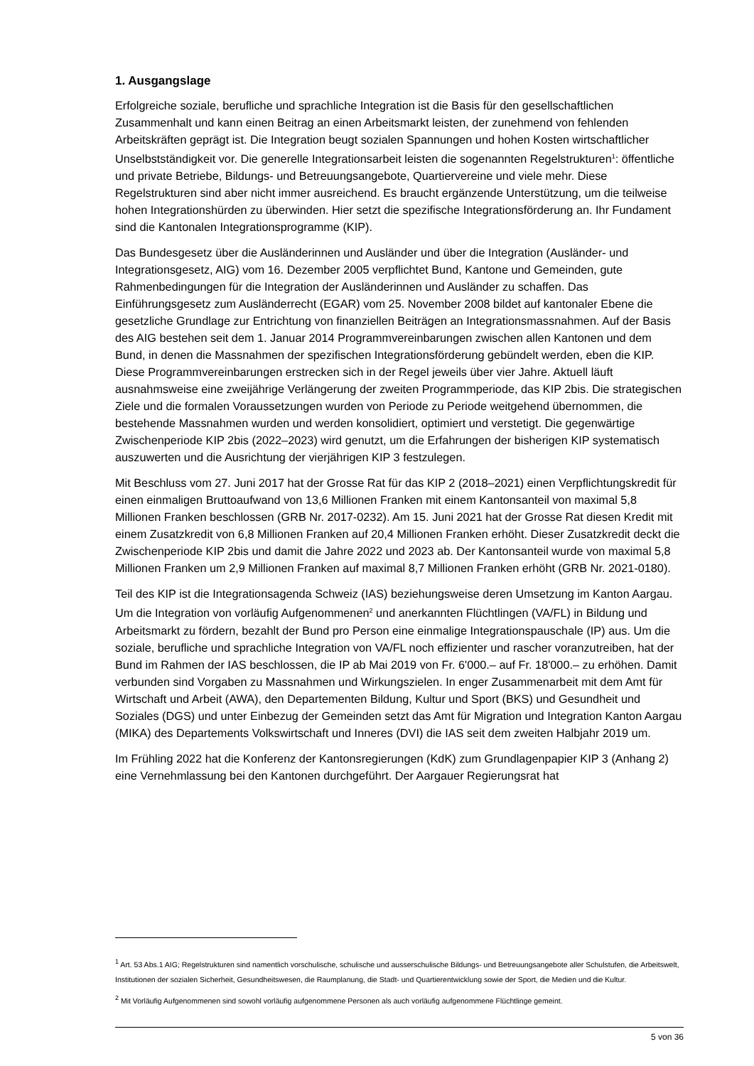1. Ausgangslage
Erfolgreiche soziale, berufliche und sprachliche Integration ist die Basis für den gesellschaftlichen Zusammenhalt und kann einen Beitrag an einen Arbeitsmarkt leisten, der zunehmend von fehlenden Arbeitskräften geprägt ist. Die Integration beugt sozialen Spannungen und hohen Kosten wirtschaftlicher Unselbstständigkeit vor. Die generelle Integrationsarbeit leisten die sogenannten Regelstrukturen<sup>1</sup>: öffentliche und private Betriebe, Bildungs- und Betreuungsangebote, Quartiervereine und viele mehr. Diese Regelstrukturen sind aber nicht immer ausreichend. Es braucht ergänzende Unterstützung, um die teilweise hohen Integrationshürden zu überwinden. Hier setzt die spezifische Integrationsförderung an. Ihr Fundament sind die Kantonalen Integrationsprogramme (KIP).
Das Bundesgesetz über die Ausländerinnen und Ausländer und über die Integration (Ausländer- und Integrationsgesetz, AIG) vom 16. Dezember 2005 verpflichtet Bund, Kantone und Gemeinden, gute Rahmenbedingungen für die Integration der Ausländerinnen und Ausländer zu schaffen. Das Einführungsgesetz zum Ausländerrecht (EGAR) vom 25. November 2008 bildet auf kantonaler Ebene die gesetzliche Grundlage zur Entrichtung von finanziellen Beiträgen an Integrationsmassnahmen. Auf der Basis des AIG bestehen seit dem 1. Januar 2014 Programmvereinbarungen zwischen allen Kantonen und dem Bund, in denen die Massnahmen der spezifischen Integrationsförderung gebündelt werden, eben die KIP. Diese Programmvereinbarungen erstrecken sich in der Regel jeweils über vier Jahre. Aktuell läuft ausnahmsweise eine zweijährige Verlängerung der zweiten Programmperiode, das KIP 2bis. Die strategischen Ziele und die formalen Voraussetzungen wurden von Periode zu Periode weitgehend übernommen, die bestehende Massnahmen wurden und werden konsolidiert, optimiert und verstetigt. Die gegenwärtige Zwischenperiode KIP 2bis (2022–2023) wird genutzt, um die Erfahrungen der bisherigen KIP systematisch auszuwerten und die Ausrichtung der vierjährigen KIP 3 festzulegen.
Mit Beschluss vom 27. Juni 2017 hat der Grosse Rat für das KIP 2 (2018–2021) einen Verpflichtungskredit für einen einmaligen Bruttoaufwand von 13,6 Millionen Franken mit einem Kantonsanteil von maximal 5,8 Millionen Franken beschlossen (GRB Nr. 2017-0232). Am 15. Juni 2021 hat der Grosse Rat diesen Kredit mit einem Zusatzkredit von 6,8 Millionen Franken auf 20,4 Millionen Franken erhöht. Dieser Zusatzkredit deckt die Zwischenperiode KIP 2bis und damit die Jahre 2022 und 2023 ab. Der Kantonsanteil wurde von maximal 5,8 Millionen Franken um 2,9 Millionen Franken auf maximal 8,7 Millionen Franken erhöht (GRB Nr. 2021-0180).
Teil des KIP ist die Integrationsagenda Schweiz (IAS) beziehungsweise deren Umsetzung im Kanton Aargau. Um die Integration von vorläufig Aufgenommenen<sup>2</sup> und anerkannten Flüchtlingen (VA/FL) in Bildung und Arbeitsmarkt zu fördern, bezahlt der Bund pro Person eine einmalige Integrationspauschale (IP) aus. Um die soziale, berufliche und sprachliche Integration von VA/FL noch effizienter und rascher voranzutreiben, hat der Bund im Rahmen der IAS beschlossen, die IP ab Mai 2019 von Fr. 6'000.– auf Fr. 18'000.– zu erhöhen. Damit verbunden sind Vorgaben zu Massnahmen und Wirkungszielen. In enger Zusammenarbeit mit dem Amt für Wirtschaft und Arbeit (AWA), den Departementen Bildung, Kultur und Sport (BKS) und Gesundheit und Soziales (DGS) und unter Einbezug der Gemeinden setzt das Amt für Migration und Integration Kanton Aargau (MIKA) des Departements Volkswirtschaft und Inneres (DVI) die IAS seit dem zweiten Halbjahr 2019 um.
Im Frühling 2022 hat die Konferenz der Kantonsregierungen (KdK) zum Grundlagenpapier KIP 3 (Anhang 2) eine Vernehmlassung bei den Kantonen durchgeführt. Der Aargauer Regierungsrat hat
<sup>1</sup> Art. 53 Abs.1 AIG; Regelstrukturen sind namentlich vorschulische, schulische und ausserschulische Bildungs- und Betreuungsangebote aller Schulstufen, die Arbeitswelt, Institutionen der sozialen Sicherheit, Gesundheitswesen, die Raumplanung, die Stadt- und Quartierentwicklung sowie der Sport, die Medien und die Kultur.
<sup>2</sup> Mit Vorläufig Aufgenommenen sind sowohl vorläufig aufgenommene Personen als auch vorläufig aufgenommene Flüchtlinge gemeint.
5 von 36